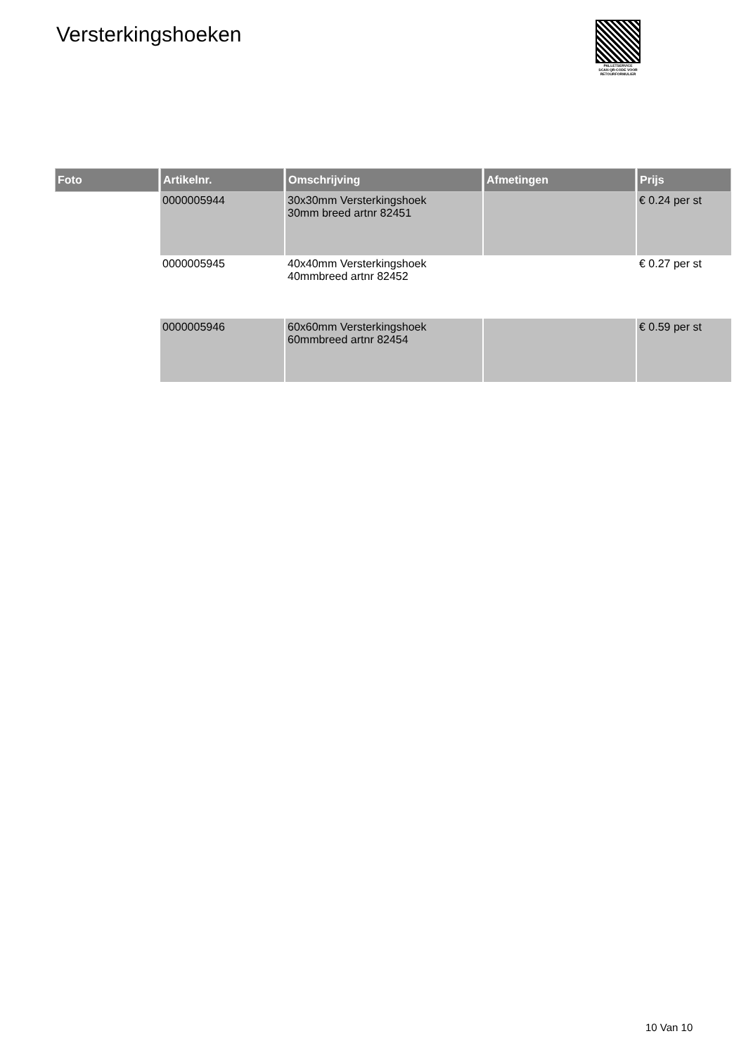Versterkingshoeken
PALLETSERVICE
SCAN QR-CODE VOOR
RETOURFORMULIER
| Foto | Artikelnr. | Omschrijving | Afmetingen | Prijs |
| --- | --- | --- | --- | --- |
| | 0000005944 | 30x30mm Versterkingshoek 30mm breed artnr 82451 | | € 0.24 per st |
| | 0000005945 | 40x40mm Versterkingshoek 40mmbreed artnr 82452 | | € 0.27 per st |
| | 0000005946 | 60x60mm Versterkingshoek 60mmbreed artnr 82454 | | € 0.59 per st |
10 Van 10